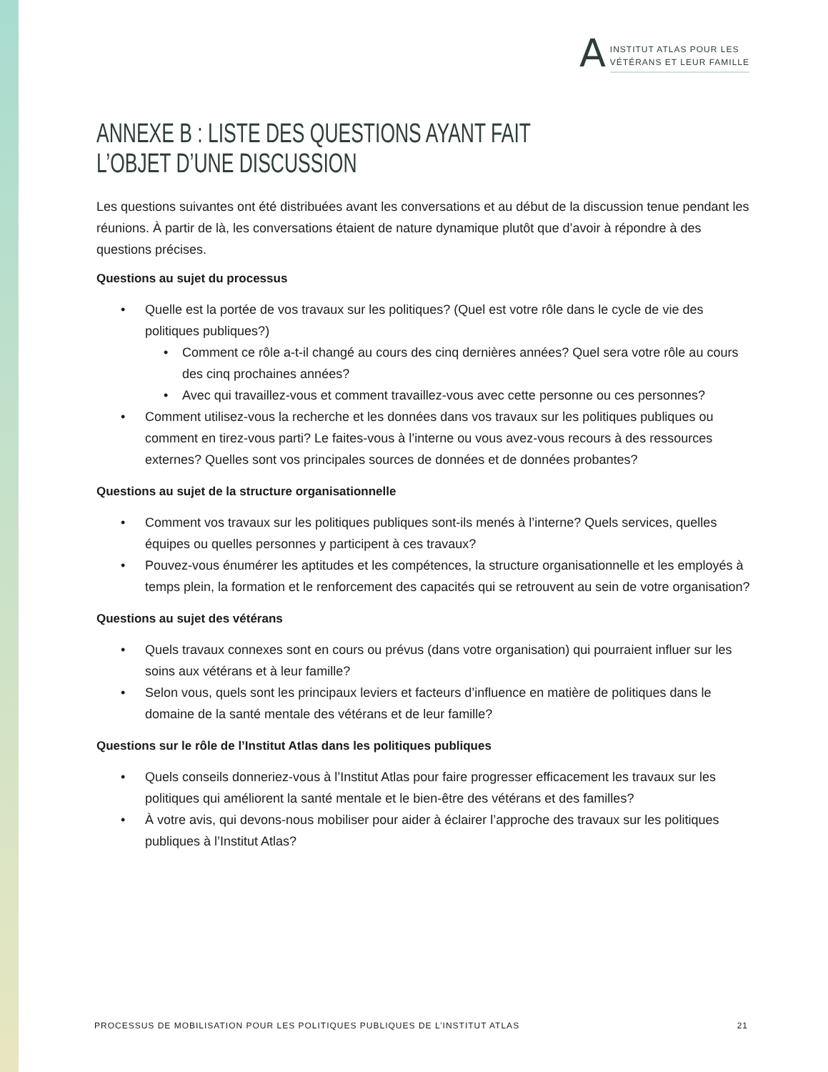A
INSTITUT ATLAS POUR LES
VÉTÉRANS ET LEUR FAMILLE
ANNEXE B : LISTE DES QUESTIONS AYANT FAIT
L’OBJET D’UNE DISCUSSION
Les questions suivantes ont été distribuées avant les conversations et au début de la discussion tenue pendant les réunions. À partir de là, les conversations étaient de nature dynamique plutôt que d’avoir à répondre à des questions précises.
Questions au sujet du processus
• Quelle est la portée de vos travaux sur les politiques? (Quel est votre rôle dans le cycle de vie des politiques publiques?)
• Comment ce rôle a-t-il changé au cours des cinq dernières années? Quel sera votre rôle au cours des cinq prochaines années?
• Avec qui travaillez-vous et comment travaillez-vous avec cette personne ou ces personnes?
• Comment utilisez-vous la recherche et les données dans vos travaux sur les politiques publiques ou comment en tirez-vous parti? Le faites-vous à l’interne ou vous avez-vous recours à des ressources externes? Quelles sont vos principales sources de données et de données probantes?
Questions au sujet de la structure organisationnelle
• Comment vos travaux sur les politiques publiques sont-ils menés à l’interne? Quels services, quelles équipes ou quelles personnes y participent à ces travaux?
• Pouvez-vous énumérer les aptitudes et les compétences, la structure organisationnelle et les employés à temps plein, la formation et le renforcement des capacités qui se retrouvent au sein de votre organisation?
Questions au sujet des vétérans
• Quels travaux connexes sont en cours ou prévus (dans votre organisation) qui pourraient influer sur les soins aux vétérans et à leur famille?
• Selon vous, quels sont les principaux leviers et facteurs d’influence en matière de politiques dans le domaine de la santé mentale des vétérans et de leur famille?
Questions sur le rôle de l’Institut Atlas dans les politiques publiques
• Quels conseils donneriez-vous à l’Institut Atlas pour faire progresser efficacement les travaux sur les politiques qui améliorent la santé mentale et le bien-être des vétérans et des familles?
• À votre avis, qui devons-nous mobiliser pour aider à éclairer l’approche des travaux sur les politiques publiques à l’Institut Atlas?
PROCESSUS DE MOBILISATION POUR LES POLITIQUES PUBLIQUES DE L’INSTITUT ATLAS 21